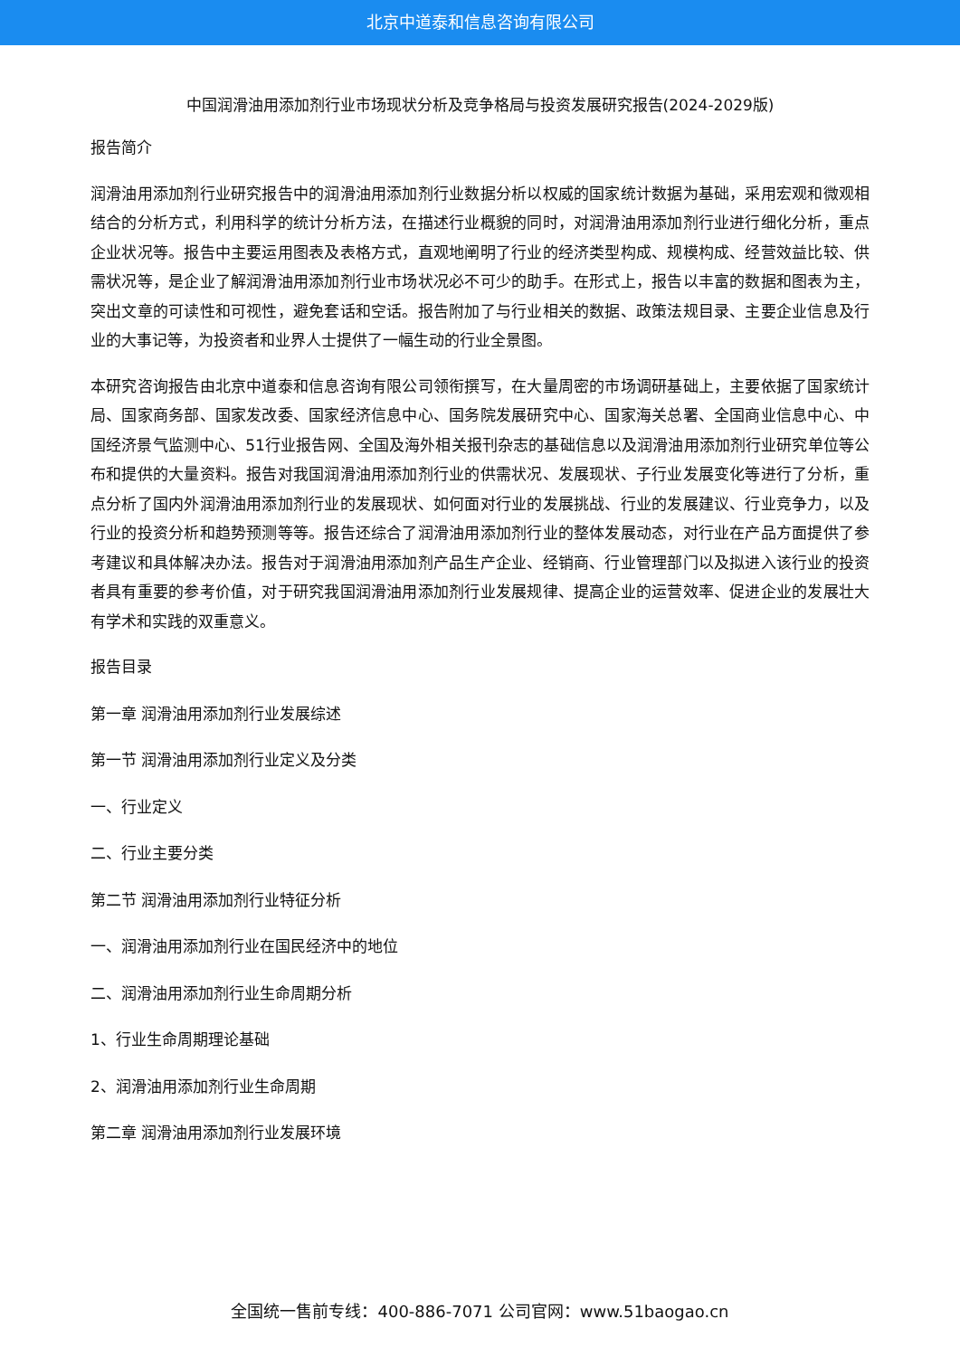北京中道泰和信息咨询有限公司
中国润滑油用添加剂行业市场现状分析及竞争格局与投资发展研究报告(2024-2029版)
报告简介
润滑油用添加剂行业研究报告中的润滑油用添加剂行业数据分析以权威的国家统计数据为基础，采用宏观和微观相结合的分析方式，利用科学的统计分析方法，在描述行业概貌的同时，对润滑油用添加剂行业进行细化分析，重点企业状况等。报告中主要运用图表及表格方式，直观地阐明了行业的经济类型构成、规模构成、经营效益比较、供需状况等，是企业了解润滑油用添加剂行业市场状况必不可少的助手。在形式上，报告以丰富的数据和图表为主，突出文章的可读性和可视性，避免套话和空话。报告附加了与行业相关的数据、政策法规目录、主要企业信息及行业的大事记等，为投资者和业界人士提供了一幅生动的行业全景图。
本研究咨询报告由北京中道泰和信息咨询有限公司领衔撰写，在大量周密的市场调研基础上，主要依据了国家统计局、国家商务部、国家发改委、国家经济信息中心、国务院发展研究中心、国家海关总署、全国商业信息中心、中国经济景气监测中心、51行业报告网、全国及海外相关报刊杂志的基础信息以及润滑油用添加剂行业研究单位等公布和提供的大量资料。报告对我国润滑油用添加剂行业的供需状况、发展现状、子行业发展变化等进行了分析，重点分析了国内外润滑油用添加剂行业的发展现状、如何面对行业的发展挑战、行业的发展建议、行业竞争力，以及行业的投资分析和趋势预测等等。报告还综合了润滑油用添加剂行业的整体发展动态，对行业在产品方面提供了参考建议和具体解决办法。报告对于润滑油用添加剂产品生产企业、经销商、行业管理部门以及拟进入该行业的投资者具有重要的参考价值，对于研究我国润滑油用添加剂行业发展规律、提高企业的运营效率、促进企业的发展壮大有学术和实践的双重意义。
报告目录
第一章 润滑油用添加剂行业发展综述
第一节 润滑油用添加剂行业定义及分类
一、行业定义
二、行业主要分类
第二节 润滑油用添加剂行业特征分析
一、润滑油用添加剂行业在国民经济中的地位
二、润滑油用添加剂行业生命周期分析
1、行业生命周期理论基础
2、润滑油用添加剂行业生命周期
第二章 润滑油用添加剂行业发展环境
全国统一售前专线：400-886-7071 公司官网：www.51baogao.cn